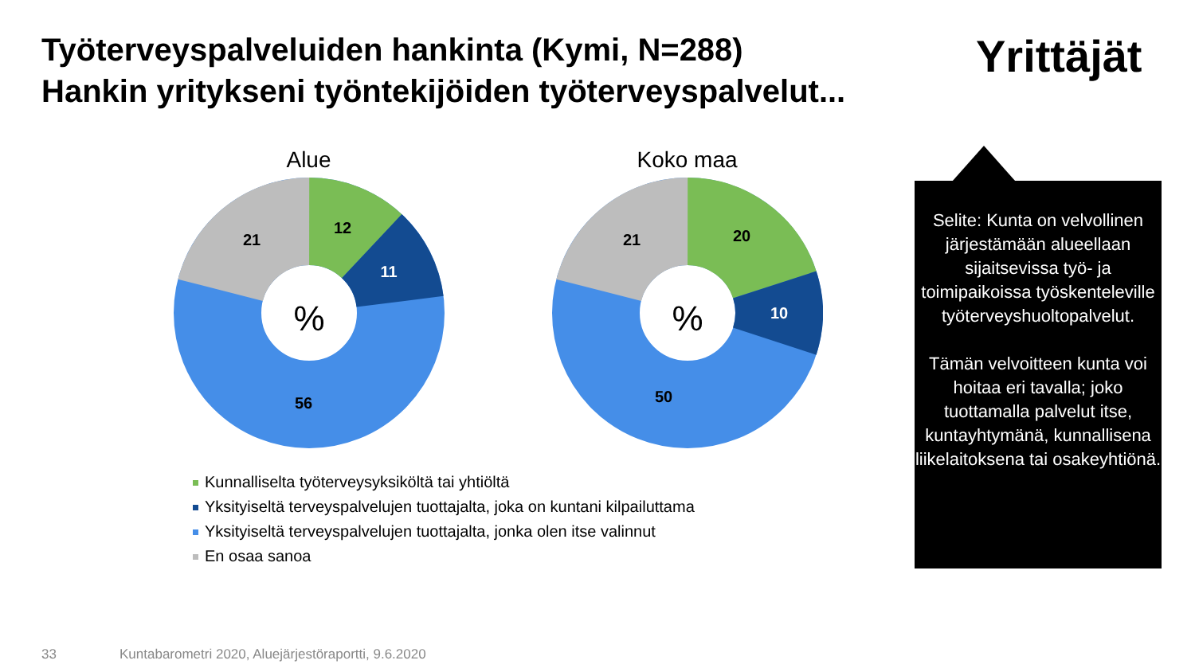Työterveyspalveluiden hankinta (Kymi, N=288)
Hankin yritykseni työntekijöiden työterveyspalvelut...
Yrittäjät
Alue
%
12
11
56
21
Koko maa
%
20
10
50
21
Kunnalliselta työterveysyksiköltä tai yhtiöltä
Yksityiseltä terveyspalvelujen tuottajalta, joka on kuntani kilpailuttama
Yksityiseltä terveyspalvelujen tuottajalta, jonka olen itse valinnut
En osaa sanoa
Selite: Kunta on velvollinen järjestämään alueellaan sijaitsevissa työ- ja toimipaikoissa työskenteleville työterveyshuoltopalvelut.
Tämän velvoitteen kunta voi hoitaa eri tavalla; joko tuottamalla palvelut itse, kuntayhtymänä, kunnallisena liikelaitoksena tai osakeyhtiönä.
33
Kuntabarometri 2020, Aluejärjestöraportti, 9.6.2020